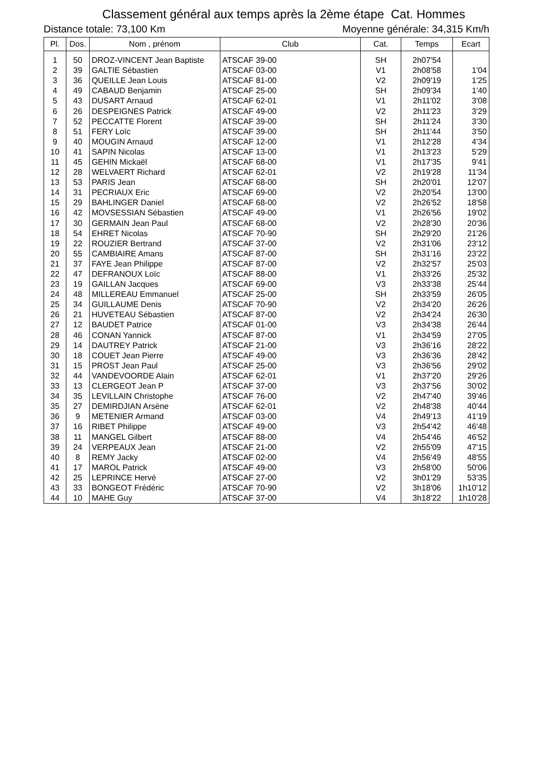Classement général aux temps après la 2ème étape Cat. Hommes
Distance totale: 73,100 Km Moyenne générale: 34,315 Km/h
| Pl. | Dos. | Nom , prénom | Club | Cat. | Temps | Ecart |
| --- | --- | --- | --- | --- | --- | --- |
| 1 | 50 | DROZ-VINCENT Jean Baptiste | ATSCAF 39-00 | SH | 2h07'54 | |
| 2 | 39 | GALTIE Sébastien | ATSCAF 03-00 | V1 | 2h08'58 | 1'04 |
| 3 | 36 | QUEILLE Jean Louis | ATSCAF 81-00 | V2 | 2h09'19 | 1'25 |
| 4 | 49 | CABAUD Benjamin | ATSCAF 25-00 | SH | 2h09'34 | 1'40 |
| 5 | 43 | DUSART Arnaud | ATSCAF 62-01 | V1 | 2h11'02 | 3'08 |
| 6 | 26 | DESPEIGNES Patrick | ATSCAF 49-00 | V2 | 2h11'23 | 3'29 |
| 7 | 52 | PECCATTE Florent | ATSCAF 39-00 | SH | 2h11'24 | 3'30 |
| 8 | 51 | FERY Loïc | ATSCAF 39-00 | SH | 2h11'44 | 3'50 |
| 9 | 40 | MOUGIN Arnaud | ATSCAF 12-00 | V1 | 2h12'28 | 4'34 |
| 10 | 41 | SAPIN Nicolas | ATSCAF 13-00 | V1 | 2h13'23 | 5'29 |
| 11 | 45 | GEHIN Mickaël | ATSCAF 68-00 | V1 | 2h17'35 | 9'41 |
| 12 | 28 | WELVAERT Richard | ATSCAF 62-01 | V2 | 2h19'28 | 11'34 |
| 13 | 53 | PARIS Jean | ATSCAF 68-00 | SH | 2h20'01 | 12'07 |
| 14 | 31 | PECRIAUX Eric | ATSCAF 69-00 | V2 | 2h20'54 | 13'00 |
| 15 | 29 | BAHLINGER Daniel | ATSCAF 68-00 | V2 | 2h26'52 | 18'58 |
| 16 | 42 | MOVSESSIAN Sébastien | ATSCAF 49-00 | V1 | 2h26'56 | 19'02 |
| 17 | 30 | GERMAIN Jean Paul | ATSCAF 68-00 | V2 | 2h28'30 | 20'36 |
| 18 | 54 | EHRET Nicolas | ATSCAF 70-90 | SH | 2h29'20 | 21'26 |
| 19 | 22 | ROUZIER Bertrand | ATSCAF 37-00 | V2 | 2h31'06 | 23'12 |
| 20 | 55 | CAMBIAIRE Amans | ATSCAF 87-00 | SH | 2h31'16 | 23'22 |
| 21 | 37 | FAYE Jean Philippe | ATSCAF 87-00 | V2 | 2h32'57 | 25'03 |
| 22 | 47 | DEFRANOUX Loïc | ATSCAF 88-00 | V1 | 2h33'26 | 25'32 |
| 23 | 19 | GAILLAN Jacques | ATSCAF 69-00 | V3 | 2h33'38 | 25'44 |
| 24 | 48 | MILLEREAU Emmanuel | ATSCAF 25-00 | SH | 2h33'59 | 26'05 |
| 25 | 34 | GUILLAUME Denis | ATSCAF 70-90 | V2 | 2h34'20 | 26'26 |
| 26 | 21 | HUVETEAU Sébastien | ATSCAF 87-00 | V2 | 2h34'24 | 26'30 |
| 27 | 12 | BAUDET Patrice | ATSCAF 01-00 | V3 | 2h34'38 | 26'44 |
| 28 | 46 | CONAN Yannick | ATSCAF 87-00 | V1 | 2h34'59 | 27'05 |
| 29 | 14 | DAUTREY Patrick | ATSCAF 21-00 | V3 | 2h36'16 | 28'22 |
| 30 | 18 | COUET Jean Pierre | ATSCAF 49-00 | V3 | 2h36'36 | 28'42 |
| 31 | 15 | PROST Jean Paul | ATSCAF 25-00 | V3 | 2h36'56 | 29'02 |
| 32 | 44 | VANDEVOORDE Alain | ATSCAF 62-01 | V1 | 2h37'20 | 29'26 |
| 33 | 13 | CLERGEOT Jean P | ATSCAF 37-00 | V3 | 2h37'56 | 30'02 |
| 34 | 35 | LEVILLAIN Christophe | ATSCAF 76-00 | V2 | 2h47'40 | 39'46 |
| 35 | 27 | DEMIRDJIAN Arsène | ATSCAF 62-01 | V2 | 2h48'38 | 40'44 |
| 36 | 9 | METENIER Armand | ATSCAF 03-00 | V4 | 2h49'13 | 41'19 |
| 37 | 16 | RIBET Philippe | ATSCAF 49-00 | V3 | 2h54'42 | 46'48 |
| 38 | 11 | MANGEL Gilbert | ATSCAF 88-00 | V4 | 2h54'46 | 46'52 |
| 39 | 24 | VERPEAUX Jean | ATSCAF 21-00 | V2 | 2h55'09 | 47'15 |
| 40 | 8 | REMY Jacky | ATSCAF 02-00 | V4 | 2h56'49 | 48'55 |
| 41 | 17 | MAROL Patrick | ATSCAF 49-00 | V3 | 2h58'00 | 50'06 |
| 42 | 25 | LEPRINCE Hervé | ATSCAF 27-00 | V2 | 3h01'29 | 53'35 |
| 43 | 33 | BONGEOT Frédéric | ATSCAF 70-90 | V2 | 3h18'06 | 1h10'12 |
| 44 | 10 | MAHE Guy | ATSCAF 37-00 | V4 | 3h18'22 | 1h10'28 |